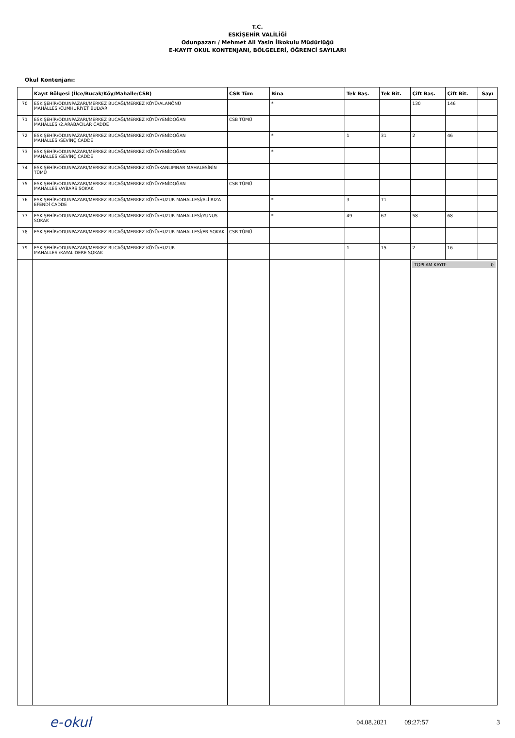T.C.
ESKİŞEHİR VALİLİĞİ
Odunpazarı / Mehmet Ali Yasin İlkokulu Müdürlüğü
E-KAYIT OKUL KONTENJANI, BÖLGELERİ, ÖĞRENCİ SAYILARI
Okul Kontenjanı:
| | Kayıt Bölgesi (İlçe/Bucak/Köy/Mahalle/CSB) | CSB Tüm | Bina | Tek Baş. | Tek Bit. | Çift Baş. | Çift Bit. | Sayı |
| --- | --- | --- | --- | --- | --- | --- | --- | --- |
| 70 | ESKİŞEHİR/ODUNPAZARI/MERKEZ BUCAĞI/MERKEZ KÖYÜ/ALANÖNÜ MAHALLESİ/CUMHURİYET BULVARI | | * | | | 130 | 146 | |
| 71 | ESKİŞEHİR/ODUNPAZARI/MERKEZ BUCAĞI/MERKEZ KÖYÜ/YENİDOĞAN MAHALLESİ/2.ARABACILAR CADDE | CSB TÜMÜ | | | | | | |
| 72 | ESKİŞEHİR/ODUNPAZARI/MERKEZ BUCAĞI/MERKEZ KÖYÜ/YENİDOĞAN MAHALLESİ/SEVİNÇ CADDE | | * | 1 | 31 | 2 | 46 | |
| 73 | ESKİŞEHİR/ODUNPAZARI/MERKEZ BUCAĞI/MERKEZ KÖYÜ/YENİDOĞAN MAHALLESİ/SEVİNÇ CADDE | | * | | | | | |
| 74 | ESKİŞEHİR/ODUNPAZARI/MERKEZ BUCAĞI/MERKEZ KÖYÜ/KANLIPINAR MAHALESİNİN TÜMÜ | | | | | | | |
| 75 | ESKİŞEHİR/ODUNPAZARI/MERKEZ BUCAĞI/MERKEZ KÖYÜ/YENİDOĞAN MAHALLESİ/AYBARS SOKAK | CSB TÜMÜ | | | | | | |
| 76 | ESKİŞEHİR/ODUNPAZARI/MERKEZ BUCAĞI/MERKEZ KÖYÜ/HUZUR MAHALLESİ/ALİ RIZA EFENDİ CADDE | | * | 3 | 71 | | | |
| 77 | ESKİŞEHİR/ODUNPAZARI/MERKEZ BUCAĞI/MERKEZ KÖYÜ/HUZUR MAHALLESİ/YUNUS SOKAK | | * | 49 | 67 | 58 | 68 | |
| 78 | ESKİŞEHİR/ODUNPAZARI/MERKEZ BUCAĞI/MERKEZ KÖYÜ/HUZUR MAHALLESİ/ER SOKAK | CSB TÜMÜ | | | | | | |
| 79 | ESKİŞEHİR/ODUNPAZARI/MERKEZ BUCAĞI/MERKEZ KÖYÜ/HUZUR MAHALLESİ/KAYALIDERE SOKAK | | | 1 | 15 | 2 | 16 | |
| | | | | | | TOPLAM KAYIT: 0 | | |
e-okul
04.08.2021 09:27:57 3